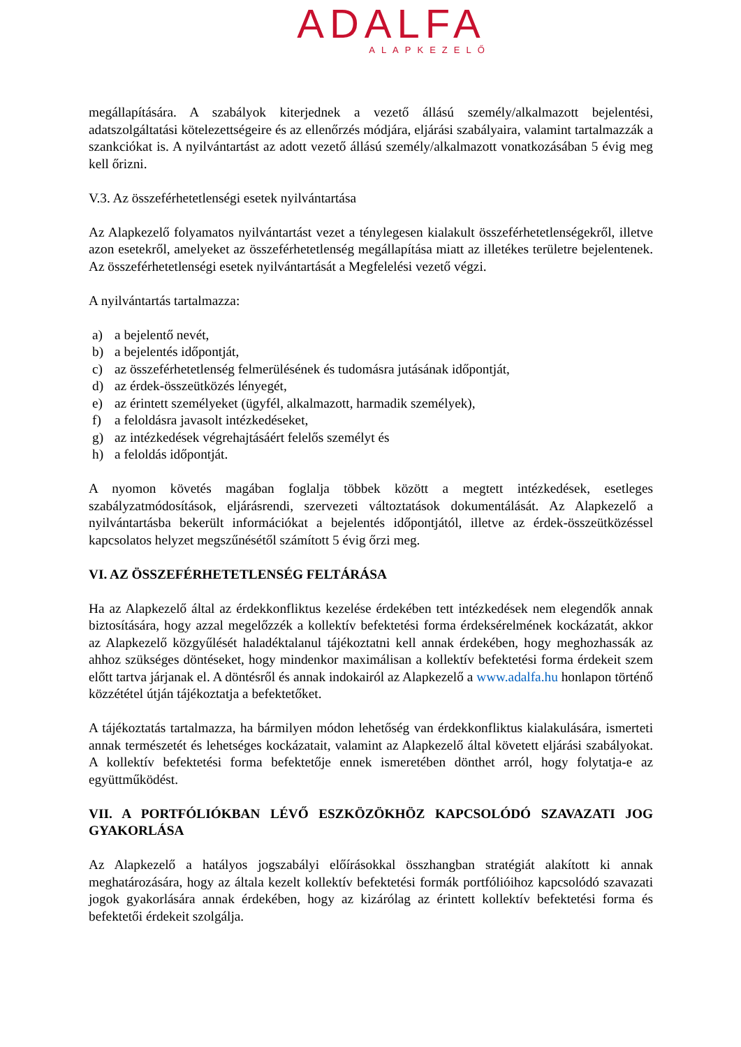ADALFA
ALAPKEZELŐ
megállapítására. A szabályok kiterjednek a vezető állású személy/alkalmazott bejelentési, adatszolgáltatási kötelezettségeire és az ellenőrzés módjára, eljárási szabályaira, valamint tartalmazzák a szankciókat is. A nyilvántartást az adott vezető állású személy/alkalmazott vonatkozásában 5 évig meg kell őrizni.
V.3. Az összeférhetetlenségi esetek nyilvántartása
Az Alapkezelő folyamatos nyilvántartást vezet a ténylegesen kialakult összeférhetetlenségekről, illetve azon esetekről, amelyeket az összeférhetetlenség megállapítása miatt az illetékes területre bejelentenek. Az összeférhetetlenségi esetek nyilvántartását a Megfelelési vezető végzi.
A nyilvántartás tartalmazza:
a) a bejelentő nevét,
b) a bejelentés időpontját,
c) az összeférhetetlenség felmerülésének és tudomásra jutásának időpontját,
d) az érdek-összeütközés lényegét,
e) az érintett személyeket (ügyfél, alkalmazott, harmadik személyek),
f) a feloldásra javasolt intézkedéseket,
g) az intézkedések végrehajtásáért felelős személyt és
h) a feloldás időpontját.
A nyomon követés magában foglalja többek között a megtett intézkedések, esetleges szabályzatmódosítások, eljárásrendi, szervezeti változtatások dokumentálását. Az Alapkezelő a nyilvántartásba bekerült információkat a bejelentés időpontjától, illetve az érdek-összeütközéssel kapcsolatos helyzet megszűnésétől számított 5 évig őrzi meg.
VI. AZ ÖSSZEFÉRHETETLENSÉG FELTÁRÁSA
Ha az Alapkezelő által az érdekkonfliktus kezelése érdekében tett intézkedések nem elegendők annak biztosítására, hogy azzal megelőzzék a kollektív befektetési forma érdeksérelmének kockázatát, akkor az Alapkezelő közgyűlését haladéktalanul tájékoztatni kell annak érdekében, hogy meghozhassák az ahhoz szükséges döntéseket, hogy mindenkor maximálisan a kollektív befektetési forma érdekeit szem előtt tartva járjanak el. A döntésről és annak indokairól az Alapkezelő a www.adalfa.hu honlapon történő közzététel útján tájékoztatja a befektetőket.
A tájékoztatás tartalmazza, ha bármilyen módon lehetőség van érdekkonfliktus kialakulására, ismerteti annak természetét és lehetséges kockázatait, valamint az Alapkezelő által követett eljárási szabályokat. A kollektív befektetési forma befektetője ennek ismeretében dönthet arról, hogy folytatja-e az együttműködést.
VII. A PORTFÓLIÓKBAN LÉVŐ ESZKÖZÖKHÖZ KAPCSOLÓDÓ SZAVAZATI JOG GYAKORLÁSA
Az Alapkezelő a hatályos jogszabályi előírásokkal összhangban stratégiát alakított ki annak meghatározására, hogy az általa kezelt kollektív befektetési formák portfólióihoz kapcsolódó szavazati jogok gyakorlására annak érdekében, hogy az kizárólag az érintett kollektív befektetési forma és befektetői érdekeit szolgálja.